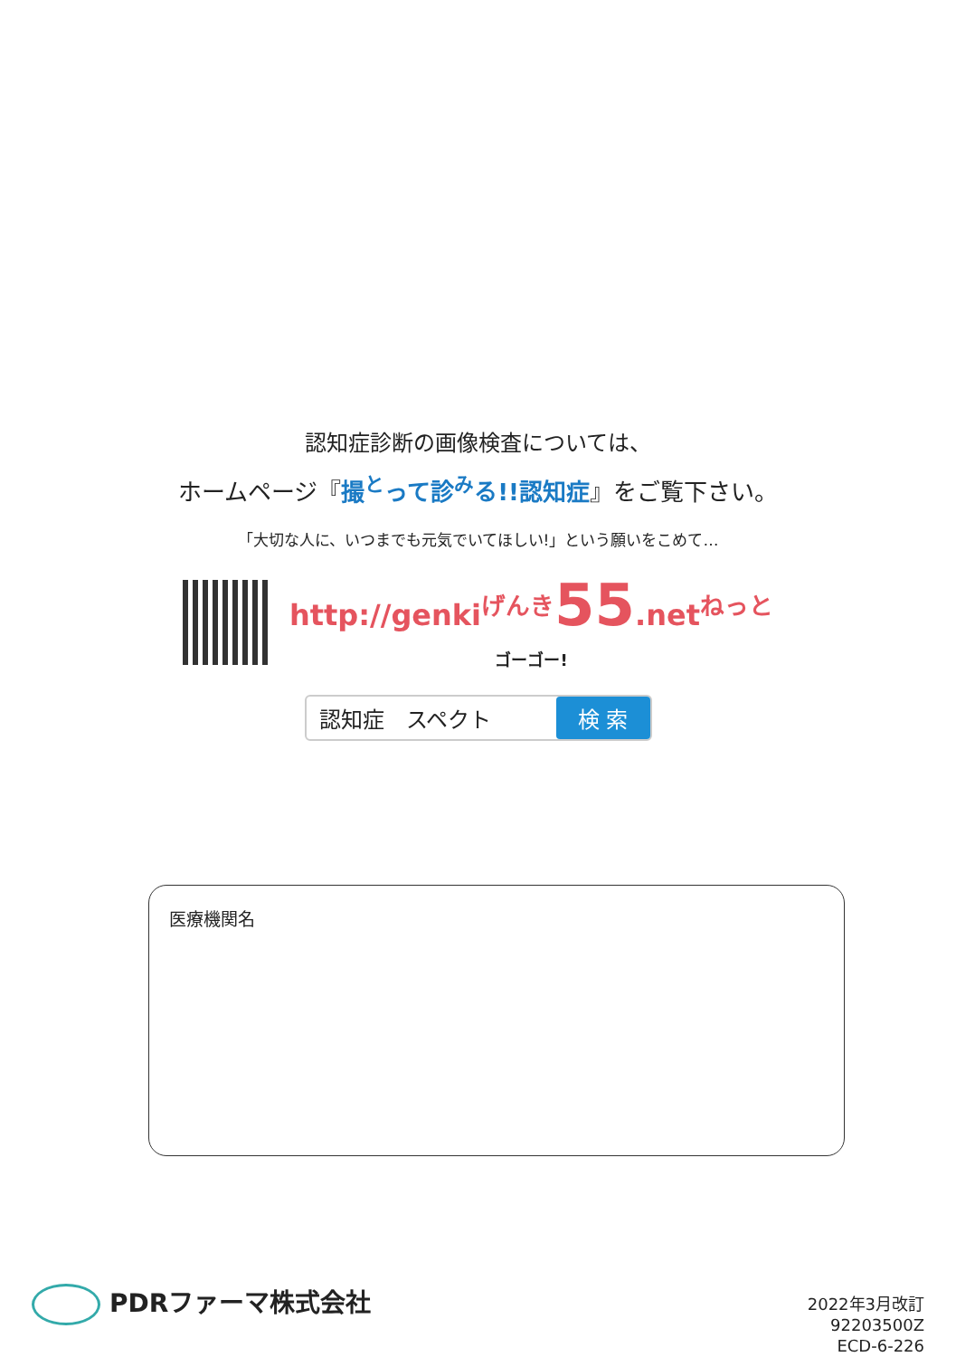認知症診断の画像検査については、
ホームページ『撮<sup>と</sup>って診<sup>み</sup>る!!認知症』をご覧下さい。
「大切な人に、いつまでも元気でいてほしい!」という願いをこめて…
http://genki<sup>げんき</sup>55.net<sup>ねっと</sup>
ゴーゴー!
認知症　スペクト 検 索
医療機関名
PDRファーマ株式会社
2022年3月改訂
92203500Z
ECD-6-226